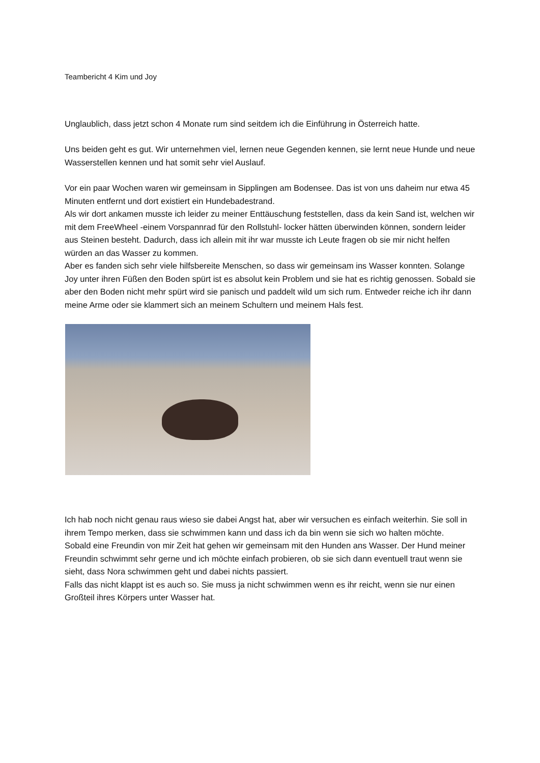Teambericht 4 Kim und Joy
Unglaublich, dass jetzt schon 4 Monate rum sind seitdem ich die Einführung in Österreich hatte.
Uns beiden geht es gut. Wir unternehmen viel, lernen neue Gegenden kennen, sie lernt neue Hunde und neue Wasserstellen kennen und hat somit sehr viel Auslauf.
Vor ein paar Wochen waren wir gemeinsam in Sipplingen am Bodensee. Das ist von uns daheim nur etwa 45 Minuten entfernt und dort existiert ein Hundebadestrand.
Als wir dort ankamen musste ich leider zu meiner Enttäuschung feststellen, dass da kein Sand ist, welchen wir mit dem FreeWheel -einem Vorspannrad für den Rollstuhl- locker hätten überwinden können, sondern leider aus Steinen besteht. Dadurch, dass ich allein mit ihr war musste ich Leute fragen ob sie mir nicht helfen würden an das Wasser zu kommen.
Aber es fanden sich sehr viele hilfsbereite Menschen, so dass wir gemeinsam ins Wasser konnten. Solange Joy unter ihren Füßen den Boden spürt ist es absolut kein Problem und sie hat es richtig genossen. Sobald sie aber den Boden nicht mehr spürt wird sie panisch und paddelt wild um sich rum. Entweder reiche ich ihr dann meine Arme oder sie klammert sich an meinem Schultern und meinem Hals fest.
Ich hab noch nicht genau raus wieso sie dabei Angst hat, aber wir versuchen es einfach weiterhin. Sie soll in ihrem Tempo merken, dass sie schwimmen kann und dass ich da bin wenn sie sich wo halten möchte.
Sobald eine Freundin von mir Zeit hat gehen wir gemeinsam mit den Hunden ans Wasser. Der Hund meiner Freundin schwimmt sehr gerne und ich möchte einfach probieren, ob sie sich dann eventuell traut wenn sie sieht, dass Nora schwimmen geht und dabei nichts passiert.
Falls das nicht klappt ist es auch so. Sie muss ja nicht schwimmen wenn es ihr reicht, wenn sie nur einen Großteil ihres Körpers unter Wasser hat.